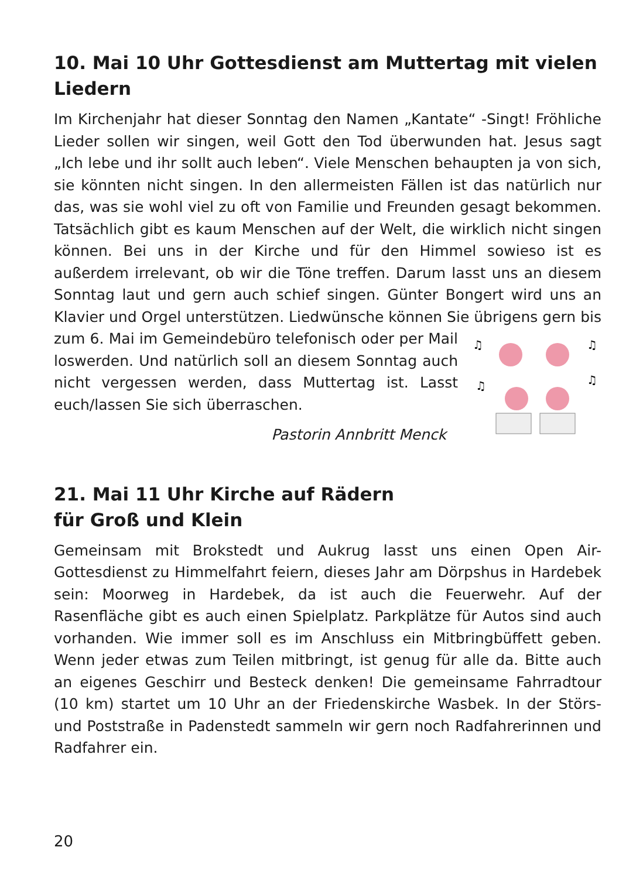10. Mai 10 Uhr Gottesdienst am Muttertag mit vielen Liedern
Im Kirchenjahr hat dieser Sonntag den Namen „Kantate“ -Singt! Fröhliche Lieder sollen wir singen, weil Gott den Tod überwunden hat. Jesus sagt „Ich lebe und ihr sollt auch leben“. Viele Menschen behaupten ja von sich, sie könnten nicht singen. In den allermeisten Fällen ist das natürlich nur das, was sie wohl viel zu oft von Familie und Freunden gesagt bekommen. Tatsächlich gibt es kaum Menschen auf der Welt, die wirklich nicht singen können. Bei uns in der Kirche und für den Himmel sowieso ist es außerdem irrelevant, ob wir die Töne treffen. Darum lasst uns an diesem Sonntag laut und gern auch schief singen. Günter Bongert wird uns an Klavier und Orgel unterstützen. Liedwünsche können Sie übrigens gern bis zum 6. Mai im Gemeinde
♫
♫
♫
♫
büro telefonisch oder per Mail loswerden. Und natürlich soll an diesem Sonntag auch nicht vergessen werden, dass Muttertag ist. Lasst euch/lassen Sie sich überraschen.
Pastorin Annbritt Menck
21. Mai 11 Uhr Kirche auf Rädern
für Groß und Klein
Gemeinsam mit Brokstedt und Aukrug lasst uns einen Open Air-Gottesdienst zu Himmelfahrt feiern, dieses Jahr am Dörpshus in Hardebek sein: Moorweg in Hardebek, da ist auch die Feuerwehr. Auf der Rasenfläche gibt es auch einen Spielplatz. Parkplätze für Autos sind auch vorhanden. Wie immer soll es im Anschluss ein Mitbringbüffett geben. Wenn jeder etwas zum Teilen mitbringt, ist genug für alle da. Bitte auch an eigenes Geschirr und Besteck denken! Die gemeinsame Fahrradtour (10 km) startet um 10 Uhr an der Friedenskirche Wasbek. In der Störs- und Poststraße in Padenstedt sammeln wir gern noch Radfahrerinnen und Radfahrer ein.
20